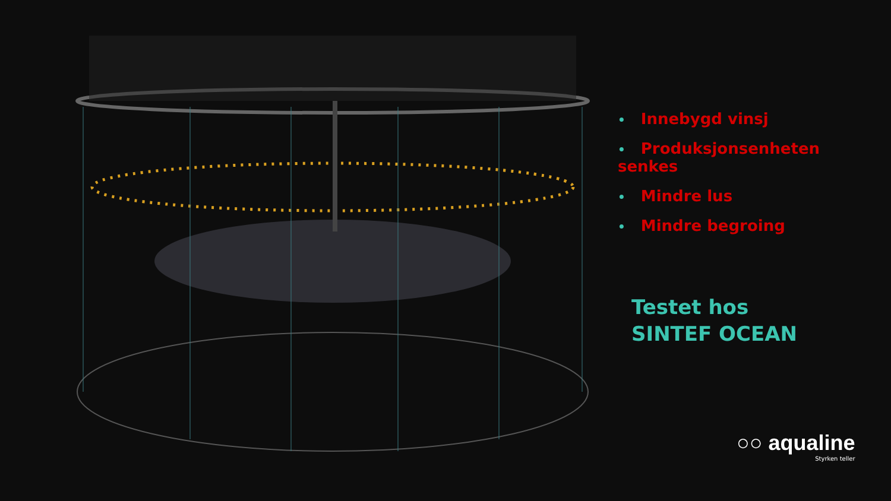• Innebygd vinsj
• Produksjonsenheten senkes
• Mindre lus
• Mindre begroing
Testet hos
SINTEF OCEAN
○○ aqualine
Styrken teller